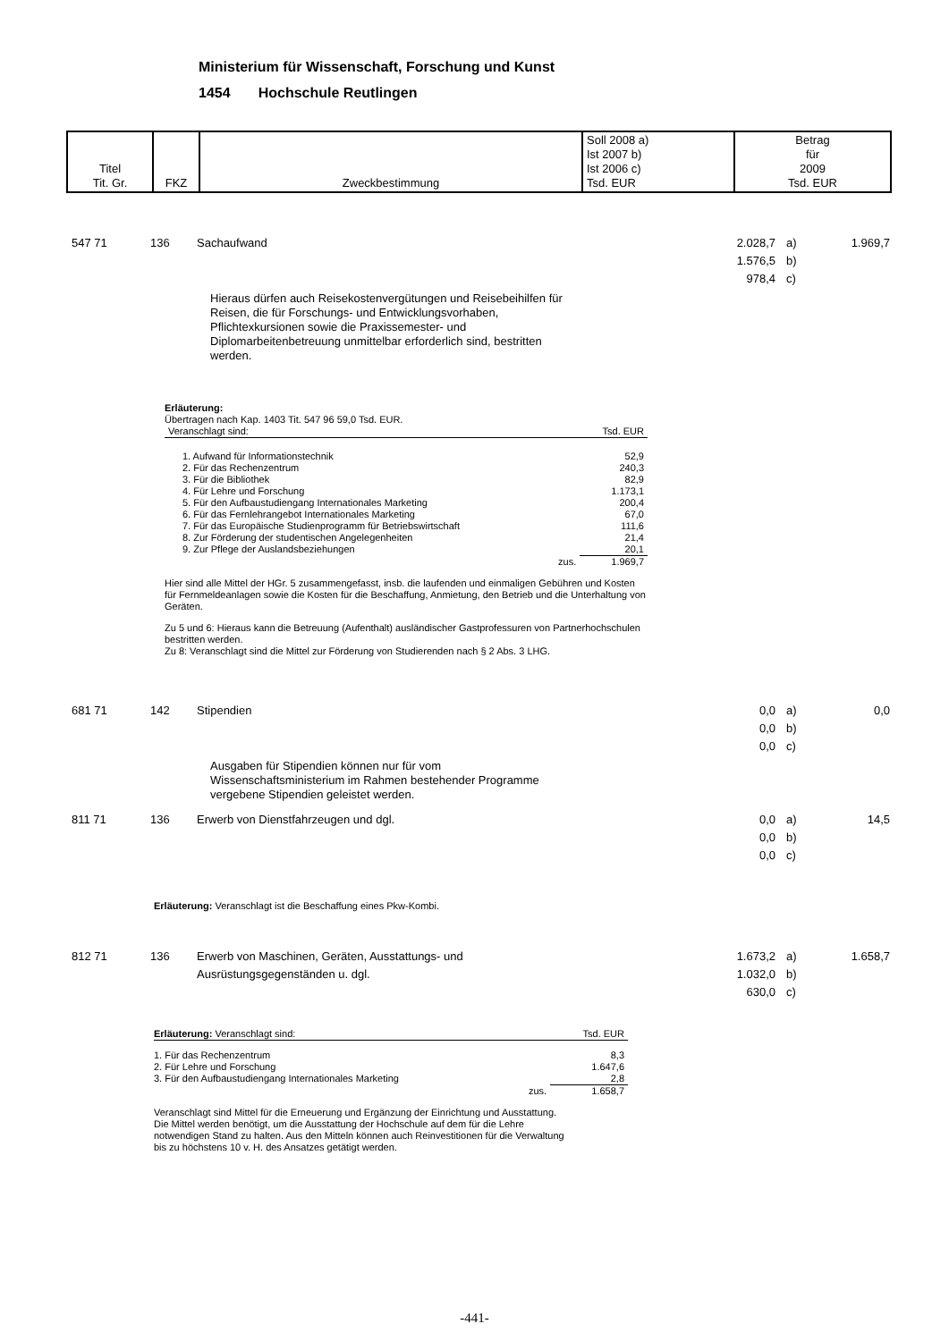Ministerium für Wissenschaft, Forschung und Kunst
1454 Hochschule Reutlingen
| Titel Tit. Gr. | FKZ | Zweckbestimmung | Soll 2008 a) Ist 2007 b) Ist 2006 c) Tsd. EUR | Betrag für 2009 Tsd. EUR |
547 71 136 Sachaufwand 2.028,7
1.576,5
978,4 a)
b)
c) 1.969,7
Hieraus dürfen auch Reisekostenvergütungen und Reisebeihilfen für Reisen, die für Forschungs- und Entwicklungsvorhaben, Pflichtexkursionen sowie die Praxissemester- und Diplomarbeitenbetreuung unmittelbar erforderlich sind, bestritten werden.
Erläuterung:
Übertragen nach Kap. 1403 Tit. 547 96 59,0 Tsd. EUR.
| Veranschlagt sind: | Tsd. EUR |
| 1. Aufwand für Informationstechnik | 52,9 |
| 2. Für das Rechenzentrum | 240,3 |
| 3. Für die Bibliothek | 82,9 |
| 4. Für Lehre und Forschung | 1.173,1 |
| 5. Für den Aufbaustudiengang Internationales Marketing | 200,4 |
| 6. Für das Fernlehrangebot Internationales Marketing | 67,0 |
| 7. Für das Europäische Studienprogramm für Betriebswirtschaft | 111,6 |
| 8. Zur Förderung der studentischen Angelegenheiten | 21,4 |
| 9. Zur Pflege der Auslandsbeziehungen | 20,1 |
| zus. | 1.969,7 |
Hier sind alle Mittel der HGr. 5 zusammengefasst, insb. die laufenden und einmaligen Gebühren und Kosten für Fernmeldeanlagen sowie die Kosten für die Beschaffung, Anmietung, den Betrieb und die Unterhaltung von Geräten.
Zu 5 und 6: Hieraus kann die Betreuung (Aufenthalt) ausländischer Gastprofessuren von Partnerhochschulen bestritten werden.
Zu 8: Veranschlagt sind die Mittel zur Förderung von Studierenden nach § 2 Abs. 3 LHG.
681 71 142 Stipendien 0,0
0,0
0,0 a)
b)
c) 0,0
Ausgaben für Stipendien können nur für vom Wissenschaftsministerium im Rahmen bestehender Programme vergebene Stipendien geleistet werden.
811 71 136 Erwerb von Dienstfahrzeugen und dgl. 0,0
0,0
0,0 a)
b)
c) 14,5
Erläuterung: Veranschlagt ist die Beschaffung eines Pkw-Kombi.
812 71 136 Erwerb von Maschinen, Geräten, Ausstattungs- und
Ausrüstungsgegenständen u. dgl. 1.673,2
1.032,0
630,0 a)
b)
c) 1.658,7
| Erläuterung: Veranschlagt sind: | Tsd. EUR |
| 1. Für das Rechenzentrum | 8,3 |
| 2. Für Lehre und Forschung | 1.647,6 |
| 3. Für den Aufbaustudiengang Internationales Marketing | 2,8 |
| zus. | 1.658,7 |
Veranschlagt sind Mittel für die Erneuerung und Ergänzung der Einrichtung und Ausstattung. Die Mittel werden benötigt, um die Ausstattung der Hochschule auf dem für die Lehre notwendigen Stand zu halten. Aus den Mitteln können auch Reinvestitionen für die Verwaltung bis zu höchstens 10 v. H. des Ansatzes getätigt werden.
-441-